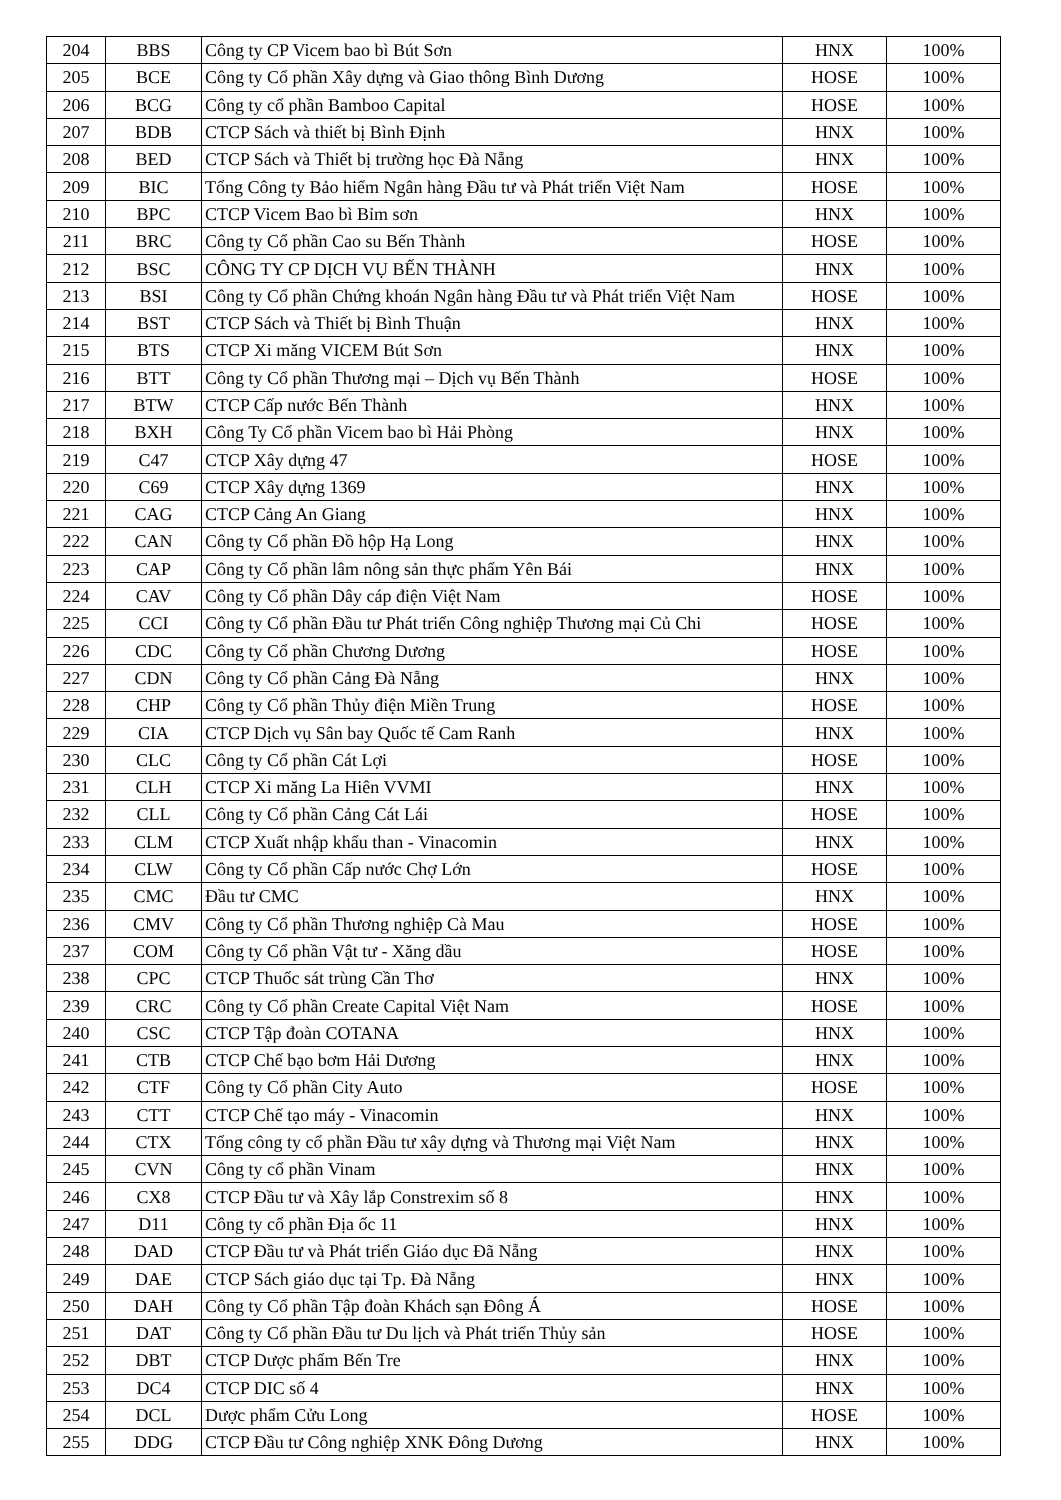| 204 | BBS | Công ty CP Vicem bao bì Bút Sơn | HNX | 100% |
| 205 | BCE | Công ty Cổ phần Xây dựng và Giao thông Bình Dương | HOSE | 100% |
| 206 | BCG | Công ty cổ phần Bamboo Capital | HOSE | 100% |
| 207 | BDB | CTCP Sách và thiết bị Bình Định | HNX | 100% |
| 208 | BED | CTCP Sách và Thiết bị trường học Đà Nẵng | HNX | 100% |
| 209 | BIC | Tổng Công ty Bảo hiểm Ngân hàng Đầu tư và Phát triển Việt Nam | HOSE | 100% |
| 210 | BPC | CTCP Vicem Bao bì Bỉm sơn | HNX | 100% |
| 211 | BRC | Công ty Cổ phần Cao su Bến Thành | HOSE | 100% |
| 212 | BSC | CÔNG TY CP DỊCH VỤ BẾN THÀNH | HNX | 100% |
| 213 | BSI | Công ty Cổ phần Chứng khoán Ngân hàng Đầu tư và Phát triển Việt Nam | HOSE | 100% |
| 214 | BST | CTCP Sách và Thiết bị Bình Thuận | HNX | 100% |
| 215 | BTS | CTCP Xi măng VICEM Bút Sơn | HNX | 100% |
| 216 | BTT | Công ty Cổ phần Thương mại – Dịch vụ Bến Thành | HOSE | 100% |
| 217 | BTW | CTCP Cấp nước Bến Thành | HNX | 100% |
| 218 | BXH | Công Ty Cổ phần Vicem bao bì Hải Phòng | HNX | 100% |
| 219 | C47 | CTCP Xây dựng 47 | HOSE | 100% |
| 220 | C69 | CTCP Xây dựng 1369 | HNX | 100% |
| 221 | CAG | CTCP Cảng An Giang | HNX | 100% |
| 222 | CAN | Công ty Cổ phần Đồ hộp Hạ Long | HNX | 100% |
| 223 | CAP | Công ty Cổ phần lâm nông sản thực phẩm Yên Bái | HNX | 100% |
| 224 | CAV | Công ty Cổ phần Dây cáp điện Việt Nam | HOSE | 100% |
| 225 | CCI | Công ty Cổ phần Đầu tư Phát triển Công nghiệp Thương mại Củ Chi | HOSE | 100% |
| 226 | CDC | Công ty Cổ phần Chương Dương | HOSE | 100% |
| 227 | CDN | Công ty Cổ phần Cảng Đà Nẵng | HNX | 100% |
| 228 | CHP | Công ty Cổ phần Thủy điện Miền Trung | HOSE | 100% |
| 229 | CIA | CTCP Dịch vụ Sân bay Quốc tế Cam Ranh | HNX | 100% |
| 230 | CLC | Công ty Cổ phần Cát Lợi | HOSE | 100% |
| 231 | CLH | CTCP Xi măng La Hiên VVMI | HNX | 100% |
| 232 | CLL | Công ty Cổ phần Cảng Cát Lái | HOSE | 100% |
| 233 | CLM | CTCP Xuất nhập khẩu than - Vinacomin | HNX | 100% |
| 234 | CLW | Công ty Cổ phần Cấp nước Chợ Lớn | HOSE | 100% |
| 235 | CMC | Đầu tư CMC | HNX | 100% |
| 236 | CMV | Công ty Cổ phần Thương nghiệp Cà Mau | HOSE | 100% |
| 237 | COM | Công ty Cổ phần Vật tư - Xăng dầu | HOSE | 100% |
| 238 | CPC | CTCP Thuốc sát trùng Cần Thơ | HNX | 100% |
| 239 | CRC | Công ty Cổ phần Create Capital Việt Nam | HOSE | 100% |
| 240 | CSC | CTCP Tập đoàn COTANA | HNX | 100% |
| 241 | CTB | CTCP Chế bạo bơm Hải Dương | HNX | 100% |
| 242 | CTF | Công ty Cổ phần City Auto | HOSE | 100% |
| 243 | CTT | CTCP Chế tạo máy - Vinacomin | HNX | 100% |
| 244 | CTX | Tổng công ty cổ phần Đầu tư xây dựng và Thương mại Việt Nam | HNX | 100% |
| 245 | CVN | Công ty cổ phần Vinam | HNX | 100% |
| 246 | CX8 | CTCP Đầu tư và Xây lắp Constrexim số 8 | HNX | 100% |
| 247 | D11 | Công ty cổ phần Địa ốc 11 | HNX | 100% |
| 248 | DAD | CTCP Đầu tư và Phát triển Giáo dục Đã Nẵng | HNX | 100% |
| 249 | DAE | CTCP Sách giáo dục tại Tp. Đà Nẵng | HNX | 100% |
| 250 | DAH | Công ty Cổ phần Tập đoàn Khách sạn Đông Á | HOSE | 100% |
| 251 | DAT | Công ty Cổ phần Đầu tư Du lịch và Phát triển Thủy sản | HOSE | 100% |
| 252 | DBT | CTCP Dược phẩm Bến Tre | HNX | 100% |
| 253 | DC4 | CTCP DIC số 4 | HNX | 100% |
| 254 | DCL | Dược phẩm Cửu Long | HOSE | 100% |
| 255 | DDG | CTCP Đầu tư Công nghiệp XNK Đông Dương | HNX | 100% |